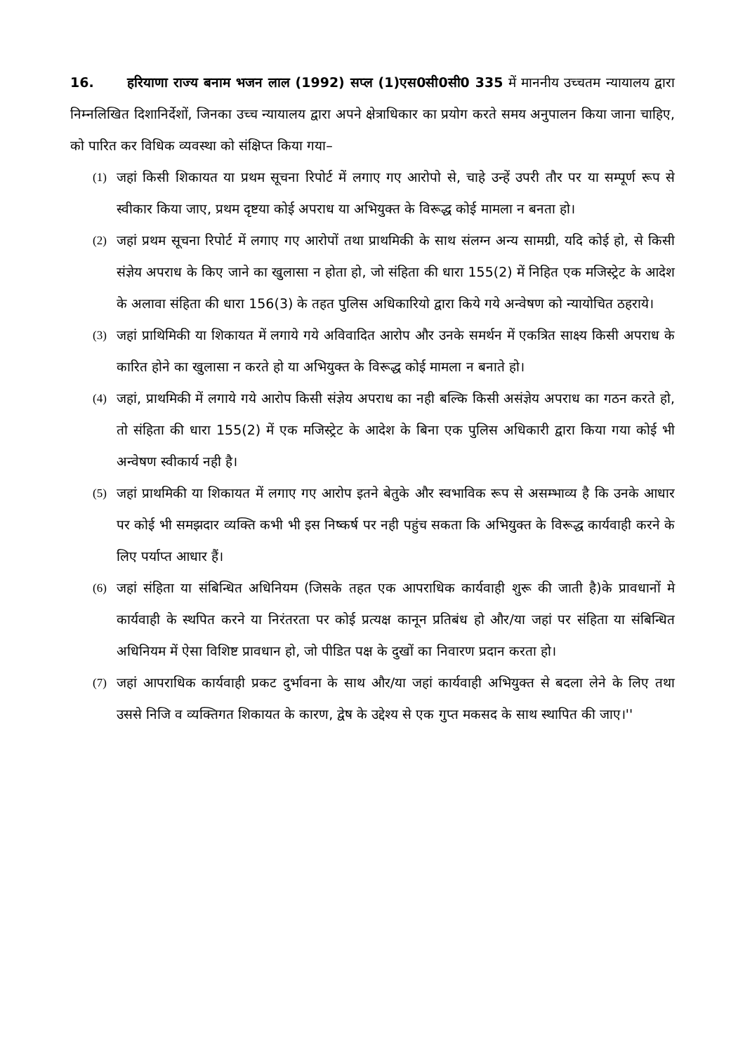16. हरियाणा राज्य बनाम भजन लाल (1992) सप्ल (1)एस0सी0सी0 335 में माननीय उच्चतम न्यायालय द्वारा निम्नलिखित दिशानिर्देशों, जिनका उच्च न्यायालय द्वारा अपने क्षेत्राधिकार का प्रयोग करते समय अनुपालन किया जाना चाहिए, को पारित कर विधिक व्यवस्था को संक्षिप्त किया गया–
(1) जहां किसी शिकायत या प्रथम सूचना रिपोर्ट में लगाए गए आरोपो से, चाहे उन्हें उपरी तौर पर या सम्पूर्ण रूप से स्वीकार किया जाए, प्रथम दृष्टया कोई अपराध या अभियुक्त के विरूद्ध कोई मामला न बनता हो।
(2) जहां प्रथम सूचना रिपोर्ट में लगाए गए आरोपों तथा प्राथमिकी के साथ संलग्न अन्य सामग्री, यदि कोई हो, से किसी संज्ञेय अपराध के किए जाने का खुलासा न होता हो, जो संहिता की धारा 155(2) में निहित एक मजिस्ट्रेट के आदेश के अलावा संहिता की धारा 156(3) के तहत पुलिस अधिकारियो द्वारा किये गये अन्वेषण को न्यायोचित ठहराये।
(3) जहां प्राथिमिकी या शिकायत में लगाये गये अविवादित आरोप और उनके समर्थन में एकत्रित साक्ष्य किसी अपराध के कारित होने का खुलासा न करते हो या अभियुक्त के विरूद्ध कोई मामला न बनाते हो।
(4) जहां, प्राथमिकी में लगाये गये आरोप किसी संज्ञेय अपराध का नही बल्कि किसी असंज्ञेय अपराध का गठन करते हो, तो संहिता की धारा 155(2) में एक मजिस्ट्रेट के आदेश के बिना एक पुलिस अधिकारी द्वारा किया गया कोई भी अन्वेषण स्वीकार्य नही है।
(5) जहां प्राथमिकी या शिकायत में लगाए गए आरोप इतने बेतुके और स्वभाविक रूप से असम्भाव्य है कि उनके आधार पर कोई भी समझदार व्यक्ति कभी भी इस निष्कर्ष पर नही पहुंच सकता कि अभियुक्त के विरूद्ध कार्यवाही करने के लिए पर्याप्त आधार हैं।
(6) जहां संहिता या संबिन्धित अधिनियम (जिसके तहत एक आपराधिक कार्यवाही शुरू की जाती है)के प्रावधानों मे कार्यवाही के स्थपित करने या निरंतरता पर कोई प्रत्यक्ष कानून प्रतिबंध हो और/या जहां पर संहिता या संबिन्धित अधिनियम में ऐसा विशिष्ट प्रावधान हो, जो पीडित पक्ष के दुखों का निवारण प्रदान करता हो।
(7) जहां आपराधिक कार्यवाही प्रकट दुर्भावना के साथ और/या जहां कार्यवाही अभियुक्त से बदला लेने के लिए तथा उससे निजि व व्यक्तिगत शिकायत के कारण, द्वेष के उद्देश्य से एक गुप्त मकसद के साथ स्थापित की जाए।''